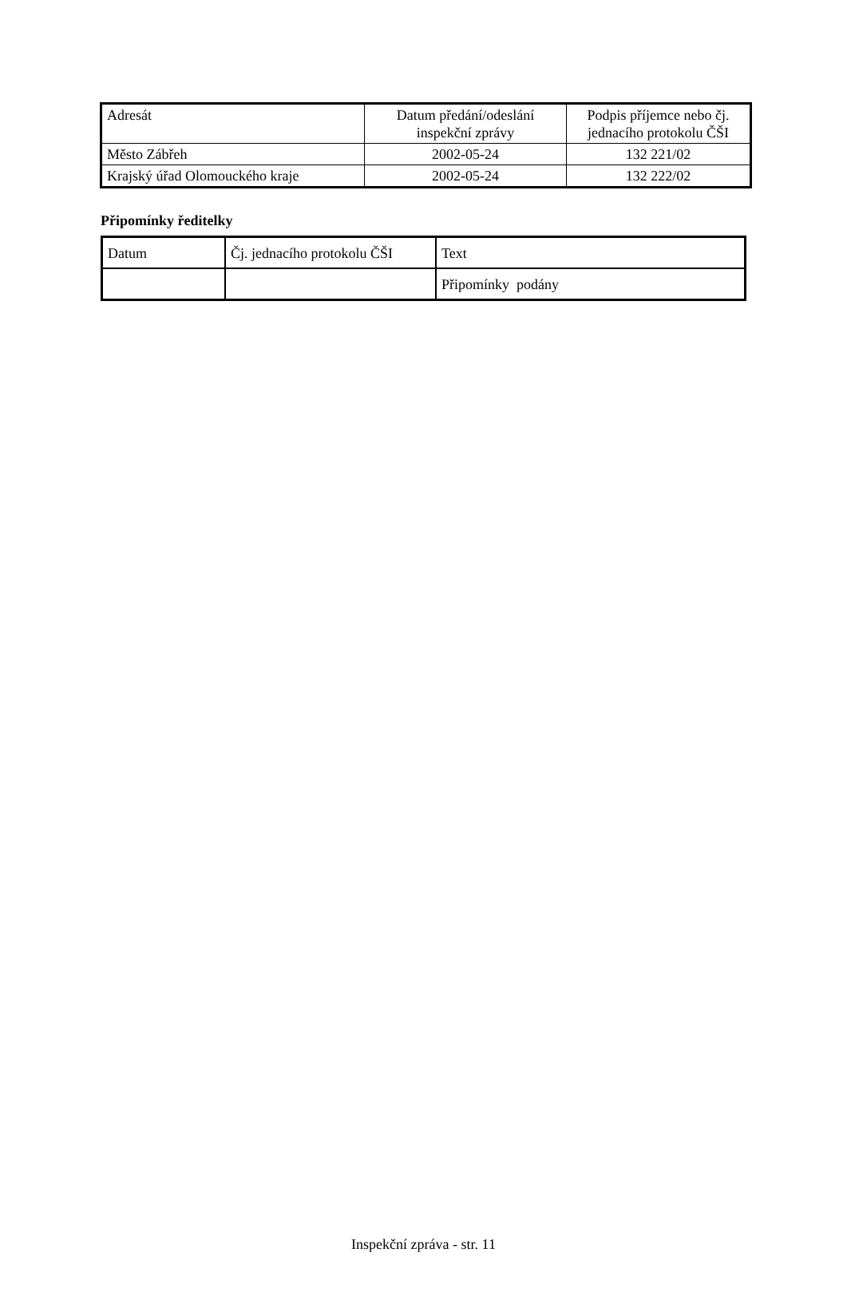| Adresát | Datum předání/odeslání inspekční zprávy | Podpis příjemce nebo čj. jednacího protokolu ČŠI |
| --- | --- | --- |
| Město Zábřeh | 2002-05-24 | 132 221/02 |
| Krajský úřad Olomouckého kraje | 2002-05-24 | 132 222/02 |
Připomínky ředitelky
| Datum | Čj. jednacího protokolu ČŠI | Text |
| --- | --- | --- |
| | | Připomínky podány |
Inspekční zpráva - str. 11